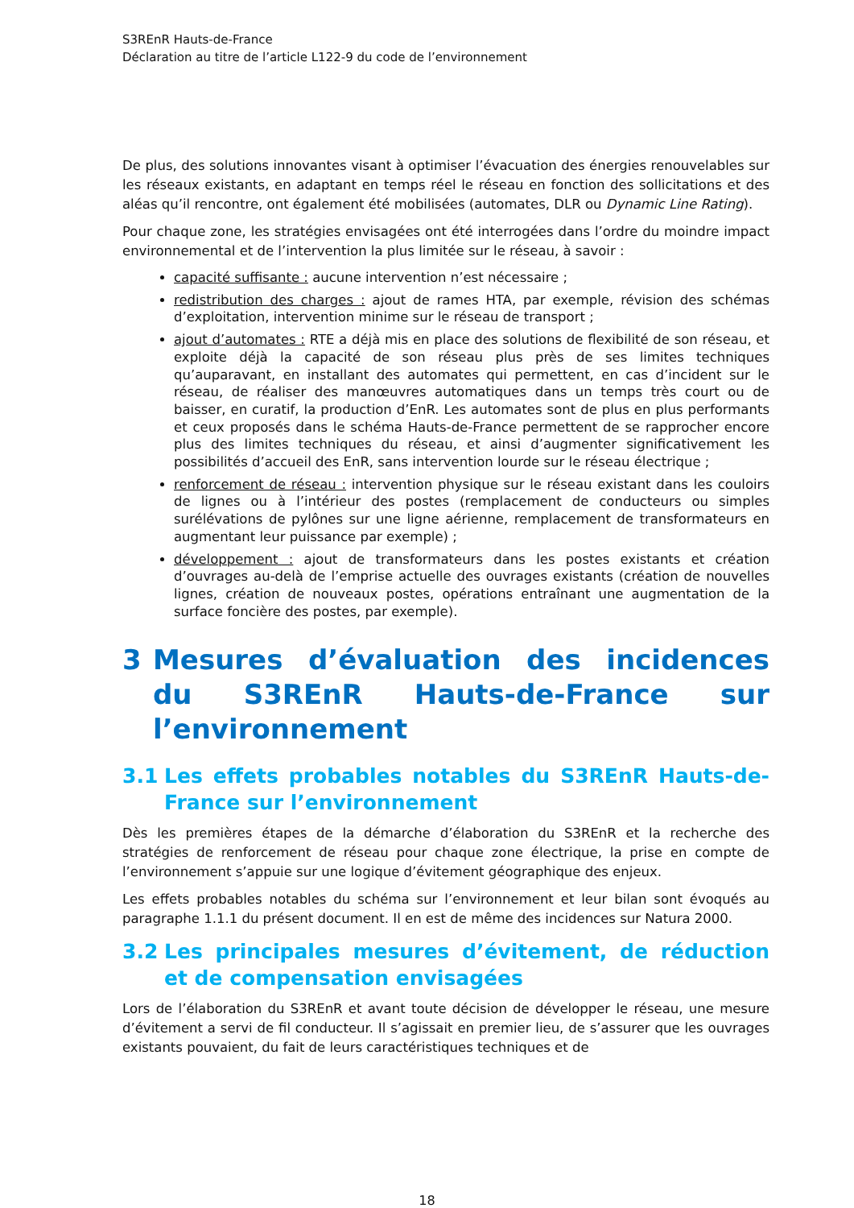S3REnR Hauts-de-France
Déclaration au titre de l’article L122-9 du code de l’environnement
De plus, des solutions innovantes visant à optimiser l’évacuation des énergies renouvelables sur les réseaux existants, en adaptant en temps réel le réseau en fonction des sollicitations et des aléas qu’il rencontre, ont également été mobilisées (automates, DLR ou Dynamic Line Rating).
Pour chaque zone, les stratégies envisagées ont été interrogées dans l’ordre du moindre impact environnemental et de l’intervention la plus limitée sur le réseau, à savoir :
capacité suffisante : aucune intervention n’est nécessaire ;
redistribution des charges : ajout de rames HTA, par exemple, révision des schémas d’exploitation, intervention minime sur le réseau de transport ;
ajout d’automates : RTE a déjà mis en place des solutions de flexibilité de son réseau, et exploite déjà la capacité de son réseau plus près de ses limites techniques qu’auparavant, en installant des automates qui permettent, en cas d’incident sur le réseau, de réaliser des manœuvres automatiques dans un temps très court ou de baisser, en curatif, la production d’EnR. Les automates sont de plus en plus performants et ceux proposés dans le schéma Hauts-de-France permettent de se rapprocher encore plus des limites techniques du réseau, et ainsi d’augmenter significativement les possibilités d’accueil des EnR, sans intervention lourde sur le réseau électrique ;
renforcement de réseau : intervention physique sur le réseau existant dans les couloirs de lignes ou à l’intérieur des postes (remplacement de conducteurs ou simples surélévations de pylônes sur une ligne aérienne, remplacement de transformateurs en augmentant leur puissance par exemple) ;
développement : ajout de transformateurs dans les postes existants et création d’ouvrages au-delà de l’emprise actuelle des ouvrages existants (création de nouvelles lignes, création de nouveaux postes, opérations entraînant une augmentation de la surface foncière des postes, par exemple).
3 Mesures d’évaluation des incidences du S3REnR Hauts-de-France sur l’environnement
3.1 Les effets probables notables du S3REnR Hauts-de-France sur l’environnement
Dès les premières étapes de la démarche d’élaboration du S3REnR et la recherche des stratégies de renforcement de réseau pour chaque zone électrique, la prise en compte de l’environnement s’appuie sur une logique d’évitement géographique des enjeux.
Les effets probables notables du schéma sur l’environnement et leur bilan sont évoqués au paragraphe 1.1.1 du présent document. Il en est de même des incidences sur Natura 2000.
3.2 Les principales mesures d’évitement, de réduction et de compensation envisagées
Lors de l’élaboration du S3REnR et avant toute décision de développer le réseau, une mesure d’évitement a servi de fil conducteur. Il s’agissait en premier lieu, de s’assurer que les ouvrages existants pouvaient, du fait de leurs caractéristiques techniques et de
18